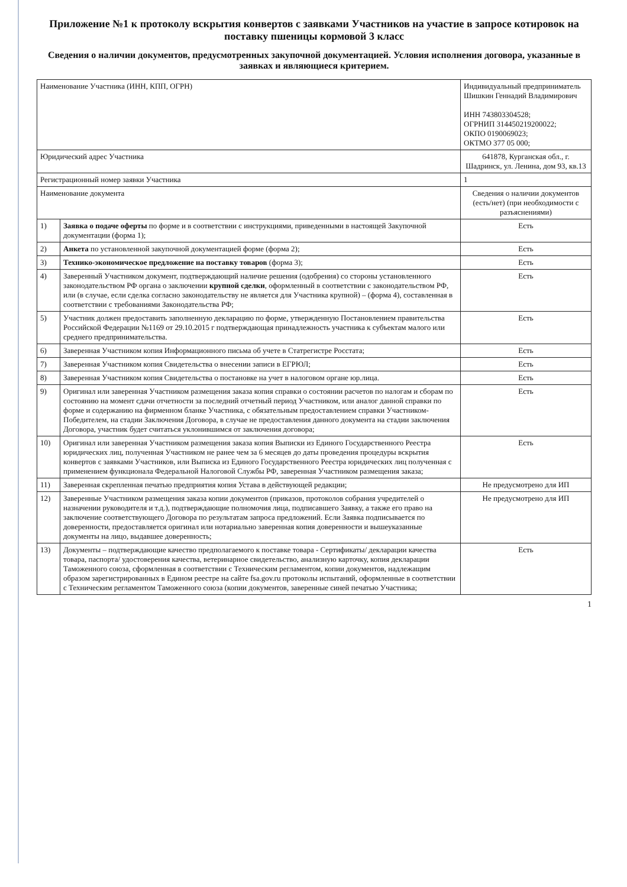Приложение №1 к протоколу вскрытия конвертов с заявками Участников на участие в запросе котировок на поставку пшеницы кормовой 3 класс
Сведения о наличии документов, предусмотренных закупочной документацией. Условия исполнения договора, указанные в заявках и являющиеся критерием.
| Наименование Участника (ИНН, КПП, ОГРН) | | Индивидуальный предприниматель Шишкин Геннадий Владимирович ИНН 743803304528; ОГРНИП 314450219200022; ОКПО 0190069023; ОКТМО 377 05 000; |
| Юридический адрес Участника | | 641878, Курганская обл., г. Шадринск, ул. Ленина, дом 93, кв.13 |
| Регистрационный номер заявки Участника | | 1 |
| Наименование документа | | Сведения о наличии документов (есть/нет) (при необходимости с разъяснениями) |
| 1) | Заявка о подаче оферты по форме и в соответствии с инструкциями, приведенными в настоящей Закупочной документации (форма 1); | Есть |
| 2) | Анкета по установленной закупочной документацией форме (форма 2); | Есть |
| 3) | Технико-экономическое предложение на поставку товаров (форма 3); | Есть |
| 4) | Заверенный Участником документ, подтверждающий наличие решения (одобрения) со стороны установленного законодательством РФ органа о заключении крупной сделки , оформленный в соответствии с законодательством РФ, или (в случае, если сделка согласно законодательству не является для Участника крупной) – (форма 4), составленная в соответствии с требованиями Законодательства РФ; | Есть |
| 5) | Участник должен предоставить заполненную декларацию по форме, утвержденную Постановлением правительства Российской Федерации №1169 от 29.10.2015 г подтверждающая принадлежность участника к субъектам малого или среднего предпринимательства. | Есть |
| 6) | Заверенная Участником копия Информационного письма об учете в Статрегистре Росстата; | Есть |
| 7) | Заверенная Участником копия Свидетельства о внесении записи в ЕГРЮЛ; | Есть |
| 8) | Заверенная Участником копия Свидетельства о постановке на учет в налоговом органе юр.лица. | Есть |
| 9) | Оригинал или заверенная Участником размещения заказа копия справки о состоянии расчетов по налогам и сборам по состоянию на момент сдачи отчетности за последний отчетный период Участником, или аналог данной справки по форме и содержанию на фирменном бланке Участника, с обязательным предоставлением справки Участником-Победителем, на стадии Заключения Договора, в случае не предоставления данного документа на стадии заключения Договора, участник будет считаться уклонившимся от заключения договора; | Есть |
| 10) | Оригинал или заверенная Участником размещения заказа копия Выписки из Единого Государственного Реестра юридических лиц, полученная Участником не ранее чем за 6 месяцев до даты проведения процедуры вскрытия конвертов с заявками Участников, или Выписка из Единого Государственного Реестра юридических лиц полученная с применением функционала Федеральной Налоговой Службы РФ, заверенная Участником размещения заказа; | Есть |
| 11) | Заверенная скрепленная печатью предприятия копия Устава в действующей редакции; | Не предусмотрено для ИП |
| 12) | Заверенные Участником размещения заказа копии документов (приказов, протоколов собрания учредителей о назначении руководителя и т.д.), подтверждающие полномочия лица, подписавшего Заявку, а также его право на заключение соответствующего Договора по результатам запроса предложений. Если Заявка подписывается по доверенности, предоставляется оригинал или нотариально заверенная копия доверенности и вышеуказанные документы на лицо, выдавшее доверенность; | Не предусмотрено для ИП |
| 13) | Документы – подтверждающие качество предполагаемого к поставке товара - Сертификаты/ декларации качества товара, паспорта/ удостоверения качества, ветеринарное свидетельство, анализную карточку, копия декларации Таможенного союза, сформленная в соответствии с Техническим регламентом, копии документов, надлежащим образом зарегистрированных в Едином реестре на сайте fsa.gov.ru протоколы испытаний, оформленные в соответствии с Техническим регламентом Таможенного союза (копии документов, заверенные синей печатью Участника; | Есть |
1